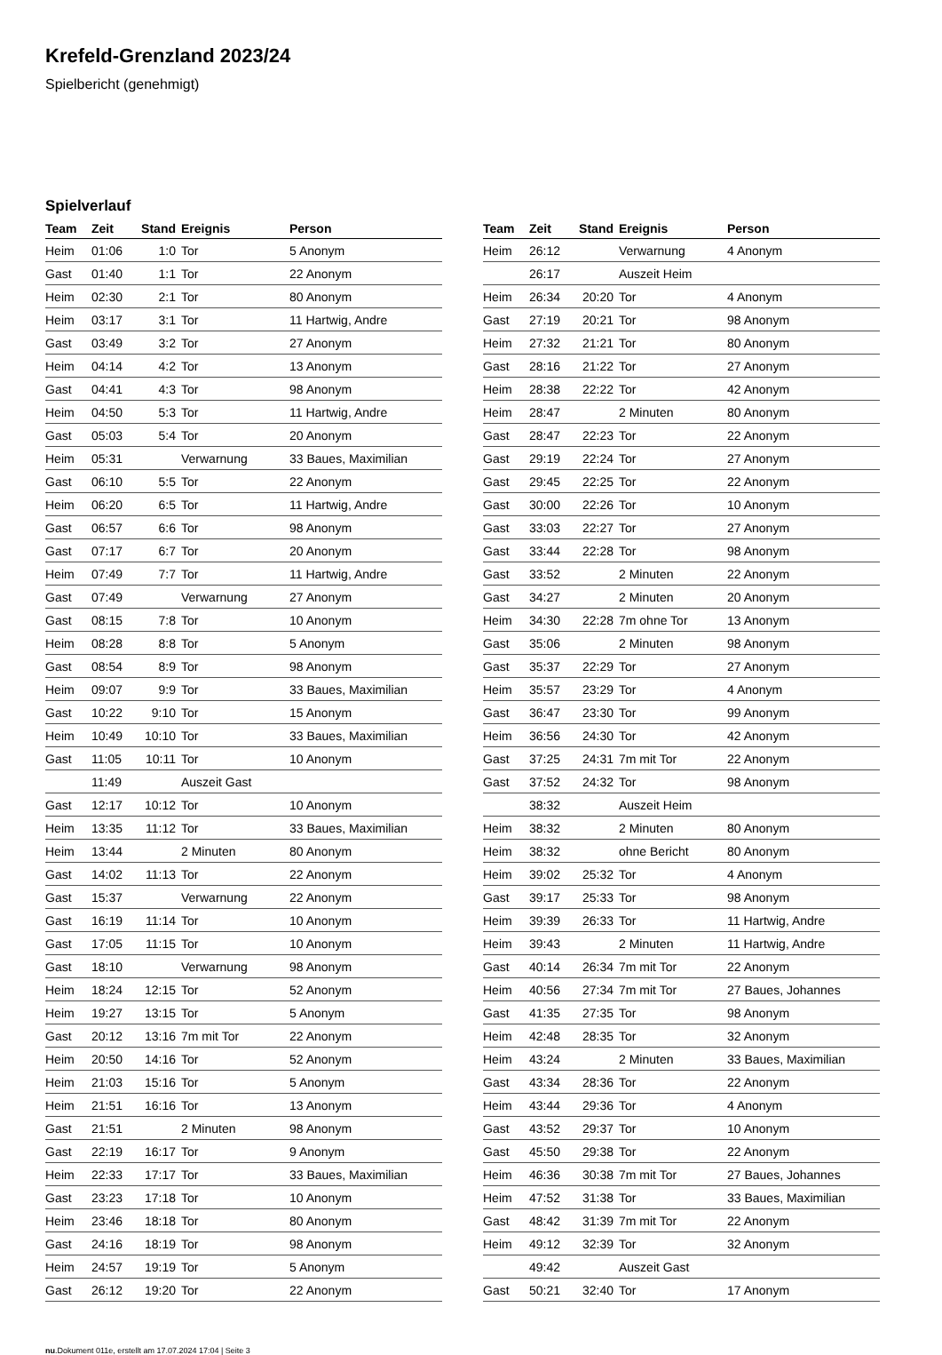Krefeld-Grenzland 2023/24
Spielbericht (genehmigt)
Spielverlauf
| Team | Zeit | Stand | Ereignis | Person |
| --- | --- | --- | --- | --- |
| Heim | 01:06 | 1:0 | Tor | 5 Anonym |
| Gast | 01:40 | 1:1 | Tor | 22 Anonym |
| Heim | 02:30 | 2:1 | Tor | 80 Anonym |
| Heim | 03:17 | 3:1 | Tor | 11 Hartwig, Andre |
| Gast | 03:49 | 3:2 | Tor | 27 Anonym |
| Heim | 04:14 | 4:2 | Tor | 13 Anonym |
| Gast | 04:41 | 4:3 | Tor | 98 Anonym |
| Heim | 04:50 | 5:3 | Tor | 11 Hartwig, Andre |
| Gast | 05:03 | 5:4 | Tor | 20 Anonym |
| Heim | 05:31 | | Verwarnung | 33 Baues, Maximilian |
| Gast | 06:10 | 5:5 | Tor | 22 Anonym |
| Heim | 06:20 | 6:5 | Tor | 11 Hartwig, Andre |
| Gast | 06:57 | 6:6 | Tor | 98 Anonym |
| Gast | 07:17 | 6:7 | Tor | 20 Anonym |
| Heim | 07:49 | 7:7 | Tor | 11 Hartwig, Andre |
| Gast | 07:49 | | Verwarnung | 27 Anonym |
| Gast | 08:15 | 7:8 | Tor | 10 Anonym |
| Heim | 08:28 | 8:8 | Tor | 5 Anonym |
| Gast | 08:54 | 8:9 | Tor | 98 Anonym |
| Heim | 09:07 | 9:9 | Tor | 33 Baues, Maximilian |
| Gast | 10:22 | 9:10 | Tor | 15 Anonym |
| Heim | 10:49 | 10:10 | Tor | 33 Baues, Maximilian |
| Gast | 11:05 | 10:11 | Tor | 10 Anonym |
| | 11:49 | | Auszeit Gast | |
| Gast | 12:17 | 10:12 | Tor | 10 Anonym |
| Heim | 13:35 | 11:12 | Tor | 33 Baues, Maximilian |
| Heim | 13:44 | | 2 Minuten | 80 Anonym |
| Gast | 14:02 | 11:13 | Tor | 22 Anonym |
| Gast | 15:37 | | Verwarnung | 22 Anonym |
| Gast | 16:19 | 11:14 | Tor | 10 Anonym |
| Gast | 17:05 | 11:15 | Tor | 10 Anonym |
| Gast | 18:10 | | Verwarnung | 98 Anonym |
| Heim | 18:24 | 12:15 | Tor | 52 Anonym |
| Heim | 19:27 | 13:15 | Tor | 5 Anonym |
| Gast | 20:12 | 13:16 | 7m mit Tor | 22 Anonym |
| Heim | 20:50 | 14:16 | Tor | 52 Anonym |
| Heim | 21:03 | 15:16 | Tor | 5 Anonym |
| Heim | 21:51 | 16:16 | Tor | 13 Anonym |
| Gast | 21:51 | | 2 Minuten | 98 Anonym |
| Gast | 22:19 | 16:17 | Tor | 9 Anonym |
| Heim | 22:33 | 17:17 | Tor | 33 Baues, Maximilian |
| Gast | 23:23 | 17:18 | Tor | 10 Anonym |
| Heim | 23:46 | 18:18 | Tor | 80 Anonym |
| Gast | 24:16 | 18:19 | Tor | 98 Anonym |
| Heim | 24:57 | 19:19 | Tor | 5 Anonym |
| Gast | 26:12 | 19:20 | Tor | 22 Anonym |
| Team | Zeit | Stand | Ereignis | Person |
| --- | --- | --- | --- | --- |
| Heim | 26:12 | | Verwarnung | 4 Anonym |
| | 26:17 | | Auszeit Heim | |
| Heim | 26:34 | 20:20 | Tor | 4 Anonym |
| Gast | 27:19 | 20:21 | Tor | 98 Anonym |
| Heim | 27:32 | 21:21 | Tor | 80 Anonym |
| Gast | 28:16 | 21:22 | Tor | 27 Anonym |
| Heim | 28:38 | 22:22 | Tor | 42 Anonym |
| Heim | 28:47 | | 2 Minuten | 80 Anonym |
| Gast | 28:47 | 22:23 | Tor | 22 Anonym |
| Gast | 29:19 | 22:24 | Tor | 27 Anonym |
| Gast | 29:45 | 22:25 | Tor | 22 Anonym |
| Gast | 30:00 | 22:26 | Tor | 10 Anonym |
| Gast | 33:03 | 22:27 | Tor | 27 Anonym |
| Gast | 33:44 | 22:28 | Tor | 98 Anonym |
| Gast | 33:52 | | 2 Minuten | 22 Anonym |
| Gast | 34:27 | | 2 Minuten | 20 Anonym |
| Heim | 34:30 | 22:28 | 7m ohne Tor | 13 Anonym |
| Gast | 35:06 | | 2 Minuten | 98 Anonym |
| Gast | 35:37 | 22:29 | Tor | 27 Anonym |
| Heim | 35:57 | 23:29 | Tor | 4 Anonym |
| Gast | 36:47 | 23:30 | Tor | 99 Anonym |
| Heim | 36:56 | 24:30 | Tor | 42 Anonym |
| Gast | 37:25 | 24:31 | 7m mit Tor | 22 Anonym |
| Gast | 37:52 | 24:32 | Tor | 98 Anonym |
| | 38:32 | | Auszeit Heim | |
| Heim | 38:32 | | 2 Minuten | 80 Anonym |
| Heim | 38:32 | | ohne Bericht | 80 Anonym |
| Heim | 39:02 | 25:32 | Tor | 4 Anonym |
| Gast | 39:17 | 25:33 | Tor | 98 Anonym |
| Heim | 39:39 | 26:33 | Tor | 11 Hartwig, Andre |
| Heim | 39:43 | | 2 Minuten | 11 Hartwig, Andre |
| Gast | 40:14 | 26:34 | 7m mit Tor | 22 Anonym |
| Heim | 40:56 | 27:34 | 7m mit Tor | 27 Baues, Johannes |
| Gast | 41:35 | 27:35 | Tor | 98 Anonym |
| Heim | 42:48 | 28:35 | Tor | 32 Anonym |
| Heim | 43:24 | | 2 Minuten | 33 Baues, Maximilian |
| Gast | 43:34 | 28:36 | Tor | 22 Anonym |
| Heim | 43:44 | 29:36 | Tor | 4 Anonym |
| Gast | 43:52 | 29:37 | Tor | 10 Anonym |
| Gast | 45:50 | 29:38 | Tor | 22 Anonym |
| Heim | 46:36 | 30:38 | 7m mit Tor | 27 Baues, Johannes |
| Heim | 47:52 | 31:38 | Tor | 33 Baues, Maximilian |
| Gast | 48:42 | 31:39 | 7m mit Tor | 22 Anonym |
| Heim | 49:12 | 32:39 | Tor | 32 Anonym |
| | 49:42 | | Auszeit Gast | |
| Gast | 50:21 | 32:40 | Tor | 17 Anonym |
nu.Dokument 011e, erstellt am 17.07.2024 17:04 | Seite 3